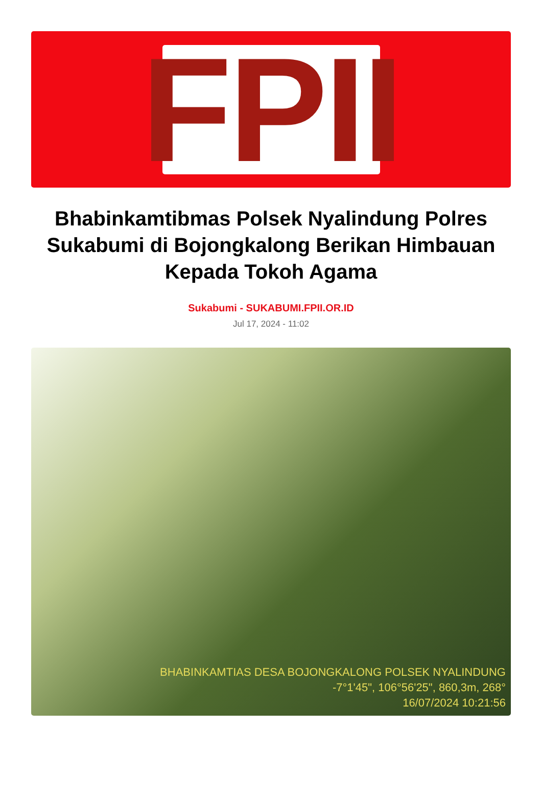FPII
Bhabinkamtibmas Polsek Nyalindung Polres Sukabumi di Bojongkalong Berikan Himbauan Kepada Tokoh Agama
Sukabumi - SUKABUMI.FPII.OR.ID
Jul 17, 2024 - 11:02
BHABINKAMTIAS DESA BOJONGKALONG POLSEK NYALINDUNG
-7°1'45", 106°56'25", 860,3m, 268°
16/07/2024 10:21:56